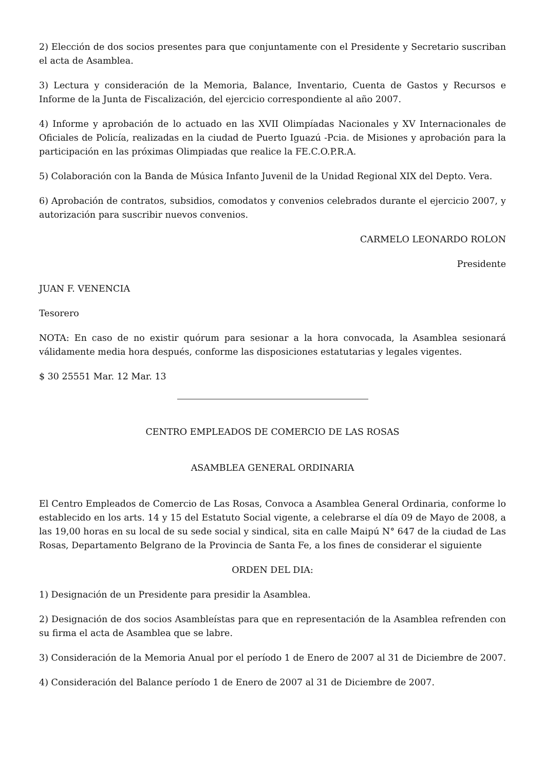2) Elección de dos socios presentes para que conjuntamente con el Presidente y Secretario suscriban el acta de Asamblea.
3) Lectura y consideración de la Memoria, Balance, Inventario, Cuenta de Gastos y Recursos e Informe de la Junta de Fiscalización, del ejercicio correspondiente al año 2007.
4) Informe y aprobación de lo actuado en las XVII Olimpíadas Nacionales y XV Internacionales de Oficiales de Policía, realizadas en la ciudad de Puerto Iguazú -Pcia. de Misiones y aprobación para la participación en las próximas Olimpiadas que realice la FE.C.O.P.R.A.
5) Colaboración con la Banda de Música Infanto Juvenil de la Unidad Regional XIX del Depto. Vera.
6) Aprobación de contratos, subsidios, comodatos y convenios celebrados durante el ejercicio 2007, y autorización para suscribir nuevos convenios.
CARMELO LEONARDO ROLON
Presidente
JUAN F. VENENCIA
Tesorero
NOTA: En caso de no existir quórum para sesionar a la hora convocada, la Asamblea sesionará válidamente media hora después, conforme las disposiciones estatutarias y legales vigentes.
$ 30 25551 Mar. 12 Mar. 13
CENTRO EMPLEADOS DE COMERCIO DE LAS ROSAS
ASAMBLEA GENERAL ORDINARIA
El Centro Empleados de Comercio de Las Rosas, Convoca a Asamblea General Ordinaria, conforme lo establecido en los arts. 14 y 15 del Estatuto Social vigente, a celebrarse el día 09 de Mayo de 2008, a las 19,00 horas en su local de su sede social y sindical, sita en calle Maipú N° 647 de la ciudad de Las Rosas, Departamento Belgrano de la Provincia de Santa Fe, a los fines de considerar el siguiente
ORDEN DEL DIA:
1) Designación de un Presidente para presidir la Asamblea.
2) Designación de dos socios Asambleístas para que en representación de la Asamblea refrenden con su firma el acta de Asamblea que se labre.
3) Consideración de la Memoria Anual por el período 1 de Enero de 2007 al 31 de Diciembre de 2007.
4) Consideración del Balance período 1 de Enero de 2007 al 31 de Diciembre de 2007.